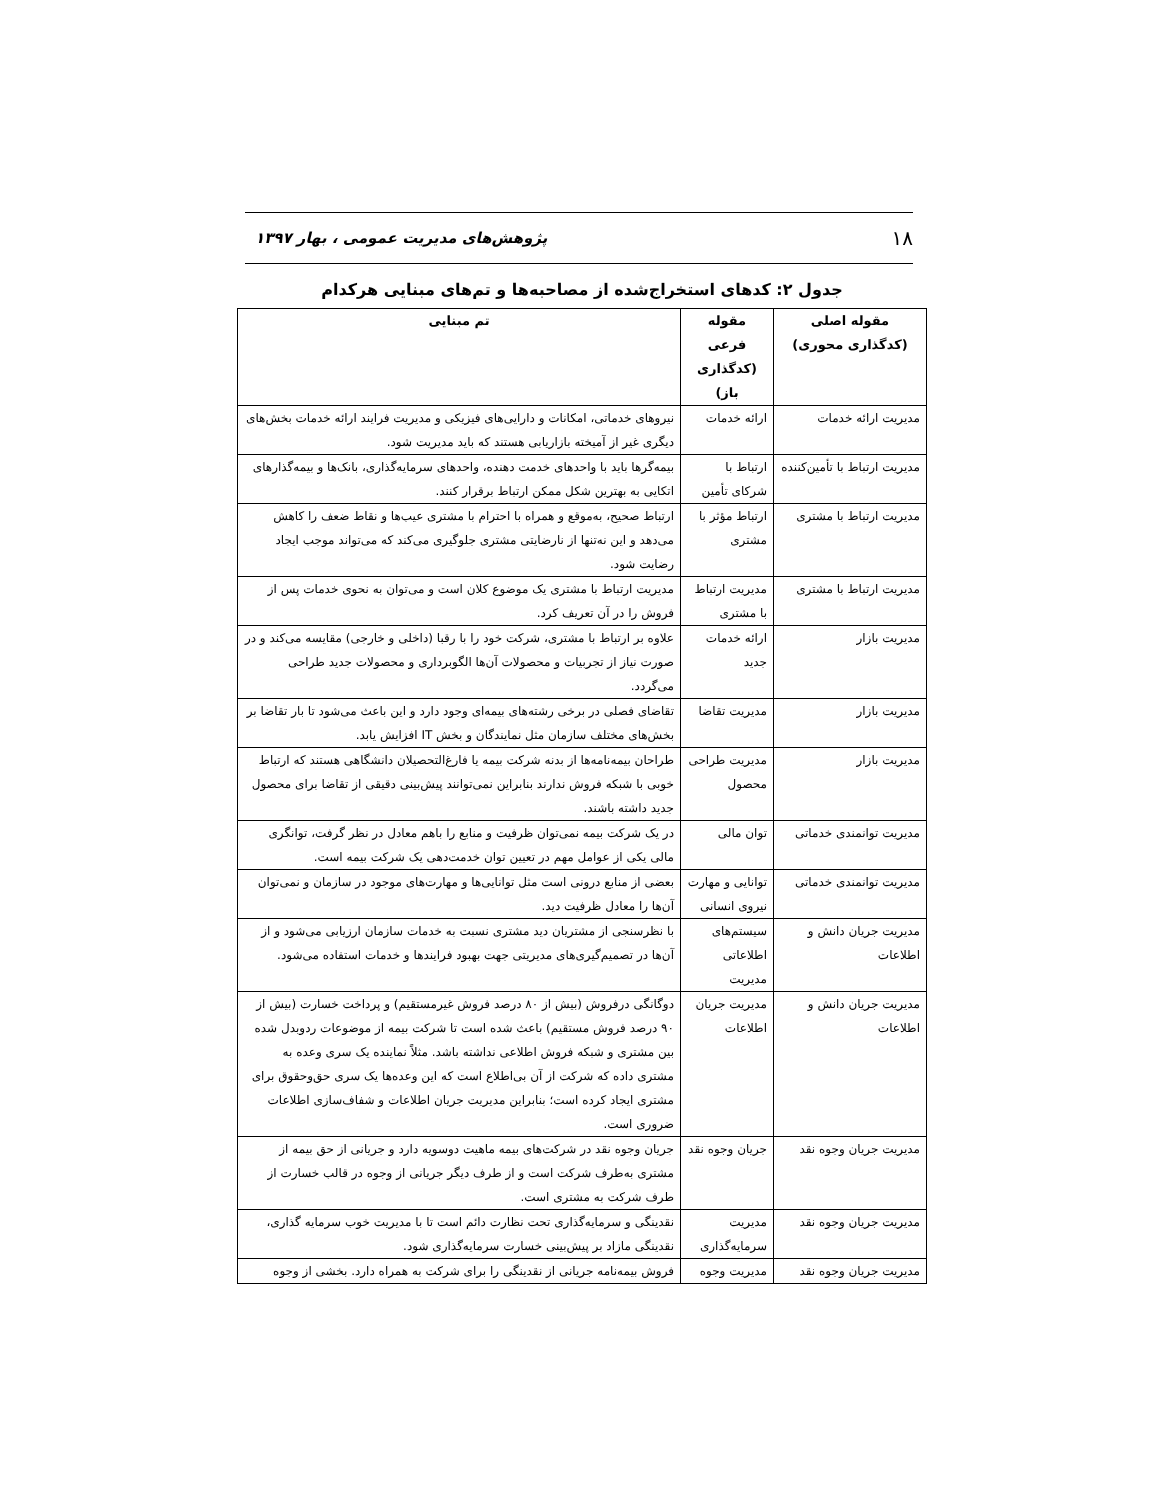۱۸ پژوهش‌های مدیریت عمومی ، بهار ۱۳۹۷
جدول ۲: کدهای استخراج‌شده از مصاحبه‌ها و تم‌های مبنایی هرکدام
| مقوله اصلی (کدگذاری محوری) | مقوله فرعی (کدگذاری باز) | تم مبنایی |
| --- | --- | --- |
| مدیریت ارائه خدمات | ارائه خدمات | نیروهای خدماتی، امکانات و دارایی‌های فیزیکی و مدیریت فرایند ارائه خدمات بخش‌های دیگری غیر از آمیخته بازاریابی هستند که باید مدیریت شود. |
| مدیریت ارتباط با تأمین‌کننده | ارتباط با شرکای تأمین | بیمه‌گرها باید با واحدهای خدمت دهنده، واحدهای سرمایه‌گذاری، بانک‌ها و بیمه‌گذارهای اتکایی به بهترین شکل ممکن ارتباط برقرار کنند. |
| مدیریت ارتباط با مشتری | ارتباط مؤثر با مشتری | ارتباط صحیح، به‌موقع و همراه با احترام با مشتری عیب‌ها و نقاط ضعف را کاهش می‌دهد و این نه‌تنها از نارضایتی مشتری جلوگیری می‌کند که می‌تواند موجب ایجاد رضایت شود. |
| مدیریت ارتباط با مشتری | مدیریت ارتباط با مشتری | مدیریت ارتباط با مشتری یک موضوع کلان است و می‌توان به نحوی خدمات پس از فروش را در آن تعریف کرد. |
| مدیریت بازار | ارائه خدمات جدید | علاوه بر ارتباط با مشتری، شرکت خود را با رقبا (داخلی و خارجی) مقایسه می‌کند و در صورت نیاز از تجربیات و محصولات آن‌ها الگوبرداری و محصولات جدید طراحی می‌گردد. |
| مدیریت بازار | مدیریت تقاضا | تقاضای فصلی در برخی رشته‌های بیمه‌ای وجود دارد و این باعث می‌شود تا بار تقاضا بر بخش‌های مختلف سازمان مثل نمایندگان و بخش IT افزایش یابد. |
| مدیریت بازار | مدیریت طراحی محصول | طراحان بیمه‌نامه‌ها از بدنه شرکت بیمه یا فارغ‌التحصیلان دانشگاهی هستند که ارتباط خوبی با شبکه فروش ندارند بنابراین نمی‌توانند پیش‌بینی دقیقی از تقاضا برای محصول جدید داشته باشند. |
| مدیریت توانمندی خدماتی | توان مالی | در یک شرکت بیمه نمی‌توان ظرفیت و منابع را باهم معادل در نظر گرفت، توانگری مالی یکی از عوامل مهم در تعیین توان خدمت‌دهی یک شرکت بیمه است. |
| مدیریت توانمندی خدماتی | توانایی و مهارت نیروی انسانی | بعضی از منابع درونی است مثل توانایی‌ها و مهارت‌های موجود در سازمان و نمی‌توان آن‌ها را معادل ظرفیت دید. |
| مدیریت جریان دانش و اطلاعات | سیستم‌های اطلاعاتی مدیریت | با نظرسنجی از مشتریان دید مشتری نسبت به خدمات سازمان ارزیابی می‌شود و از آن‌ها در تصمیم‌گیری‌های مدیریتی جهت بهبود فرایندها و خدمات استفاده می‌شود. |
| مدیریت جریان دانش و اطلاعات | مدیریت جریان اطلاعات | دوگانگی درفروش (بیش از ۸۰ درصد فروش غیرمستقیم) و پرداخت خسارت (بیش از ۹۰ درصد فروش مستقیم) باعث شده است تا شرکت بیمه از موضوعات ردوبدل شده بین مشتری و شبکه فروش اطلاعی نداشته باشد. مثلاً نماینده یک سری وعده به مشتری داده که شرکت از آن بی‌اطلاع است که این وعده‌ها یک سری حق‌وحقوق برای مشتری ایجاد کرده است؛ بنابراین مدیریت جریان اطلاعات و شفاف‌سازی اطلاعات ضروری است. |
| مدیریت جریان وجوه نقد | جریان وجوه نقد | جریان وجوه نقد در شرکت‌های بیمه ماهیت دوسویه دارد و جریانی از حق بیمه از مشتری به‌طرف شرکت است و از طرف دیگر جریانی از وجوه در قالب خسارت از طرف شرکت به مشتری است. |
| مدیریت جریان وجوه نقد | مدیریت سرمایه‌گذاری | نقدینگی و سرمایه‌گذاری تحت نظارت دائم است تا با مدیریت خوب سرمایه گذاری، نقدینگی مازاد بر پیش‌بینی خسارت سرمایه‌گذاری شود. |
| مدیریت جریان وجوه نقد | مدیریت وجوه | فروش بیمه‌نامه جریانی از نقدینگی را برای شرکت به همراه دارد. بخشی از وجوه |